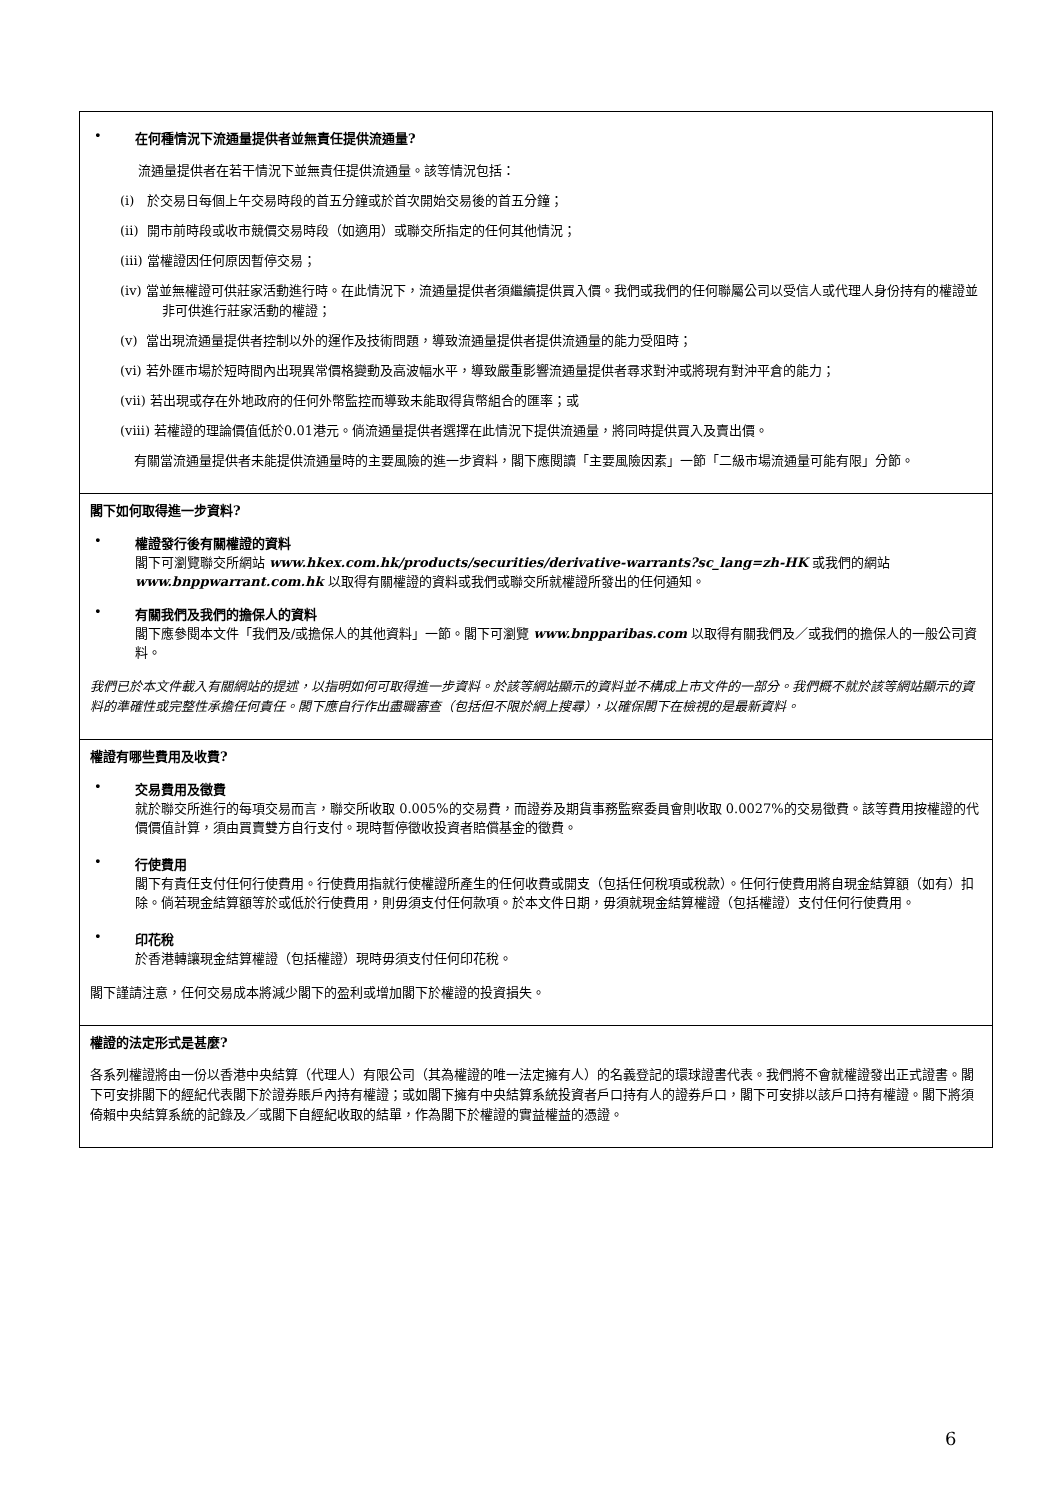• 在何種情況下流通量提供者並無責任提供流通量?
流通量提供者在若干情況下並無責任提供流通量。該等情況包括：
(i) 於交易日每個上午交易時段的首五分鐘或於首次開始交易後的首五分鐘；
(ii) 開市前時段或收市競價交易時段（如適用）或聯交所指定的任何其他情況；
(iii) 當權證因任何原因暫停交易；
(iv) 當並無權證可供莊家活動進行時。在此情況下，流通量提供者須繼續提供買入價。我們或我們的任何聯屬公司以受信人或代理人身份持有的權證並非可供進行莊家活動的權證；
(v) 當出現流通量提供者控制以外的運作及技術問題，導致流通量提供者提供流通量的能力受阻時；
(vi) 若外匯市場於短時間內出現異常價格變動及高波幅水平，導致嚴重影響流通量提供者尋求對沖或將現有對沖平倉的能力；
(vii) 若出現或存在外地政府的任何外幣監控而導致未能取得貨幣組合的匯率；或
(viii) 若權證的理論價值低於0.01港元。倘流通量提供者選擇在此情況下提供流通量，將同時提供買入及賣出價。
有關當流通量提供者未能提供流通量時的主要風險的進一步資料，閣下應閱讀「主要風險因素」一節「二級市場流通量可能有限」分節。
閣下如何取得進一步資料?
• 權證發行後有關權證的資料
閣下可瀏覽聯交所網站 www.hkex.com.hk/products/securities/derivative-warrants?sc_lang=zh-HK 或我們的網站 www.bnppwarrant.com.hk 以取得有關權證的資料或我們或聯交所就權證所發出的任何通知。
• 有關我們及我們的擔保人的資料
閣下應參閱本文件「我們及/或擔保人的其他資料」一節。閣下可瀏覽 www.bnpparibas.com 以取得有關我們及／或我們的擔保人的一般公司資料。
我們已於本文件載入有關網站的提述，以指明如何可取得進一步資料。於該等網站顯示的資料並不構成上市文件的一部分。我們概不就於該等網站顯示的資料的準確性或完整性承擔任何責任。閣下應自行作出盡職審查（包括但不限於網上搜尋），以確保閣下在檢視的是最新資料。
權證有哪些費用及收費?
• 交易費用及徵費
就於聯交所進行的每項交易而言，聯交所收取 0.005%的交易費，而證券及期貨事務監察委員會則收取 0.0027%的交易徵費。該等費用按權證的代價價值計算，須由買賣雙方自行支付。現時暫停徵收投資者賠償基金的徵費。
• 行使費用
閣下有責任支付任何行使費用。行使費用指就行使權證所產生的任何收費或開支（包括任何稅項或稅款）。任何行使費用將自現金結算額（如有）扣除。倘若現金結算額等於或低於行使費用，則毋須支付任何款項。於本文件日期，毋須就現金結算權證（包括權證）支付任何行使費用。
• 印花稅
於香港轉讓現金結算權證（包括權證）現時毋須支付任何印花稅。
閣下謹請注意，任何交易成本將減少閣下的盈利或增加閣下於權證的投資損失。
權證的法定形式是甚麼?
各系列權證將由一份以香港中央結算（代理人）有限公司（其為權證的唯一法定擁有人）的名義登記的環球證書代表。我們將不會就權證發出正式證書。閣下可安排閣下的經紀代表閣下於證券賬戶內持有權證；或如閣下擁有中央結算系統投資者戶口持有人的證券戶口，閣下可安排以該戶口持有權證。閣下將須倚賴中央結算系統的記錄及／或閣下自經紀收取的結單，作為閣下於權證的實益權益的憑證。
6